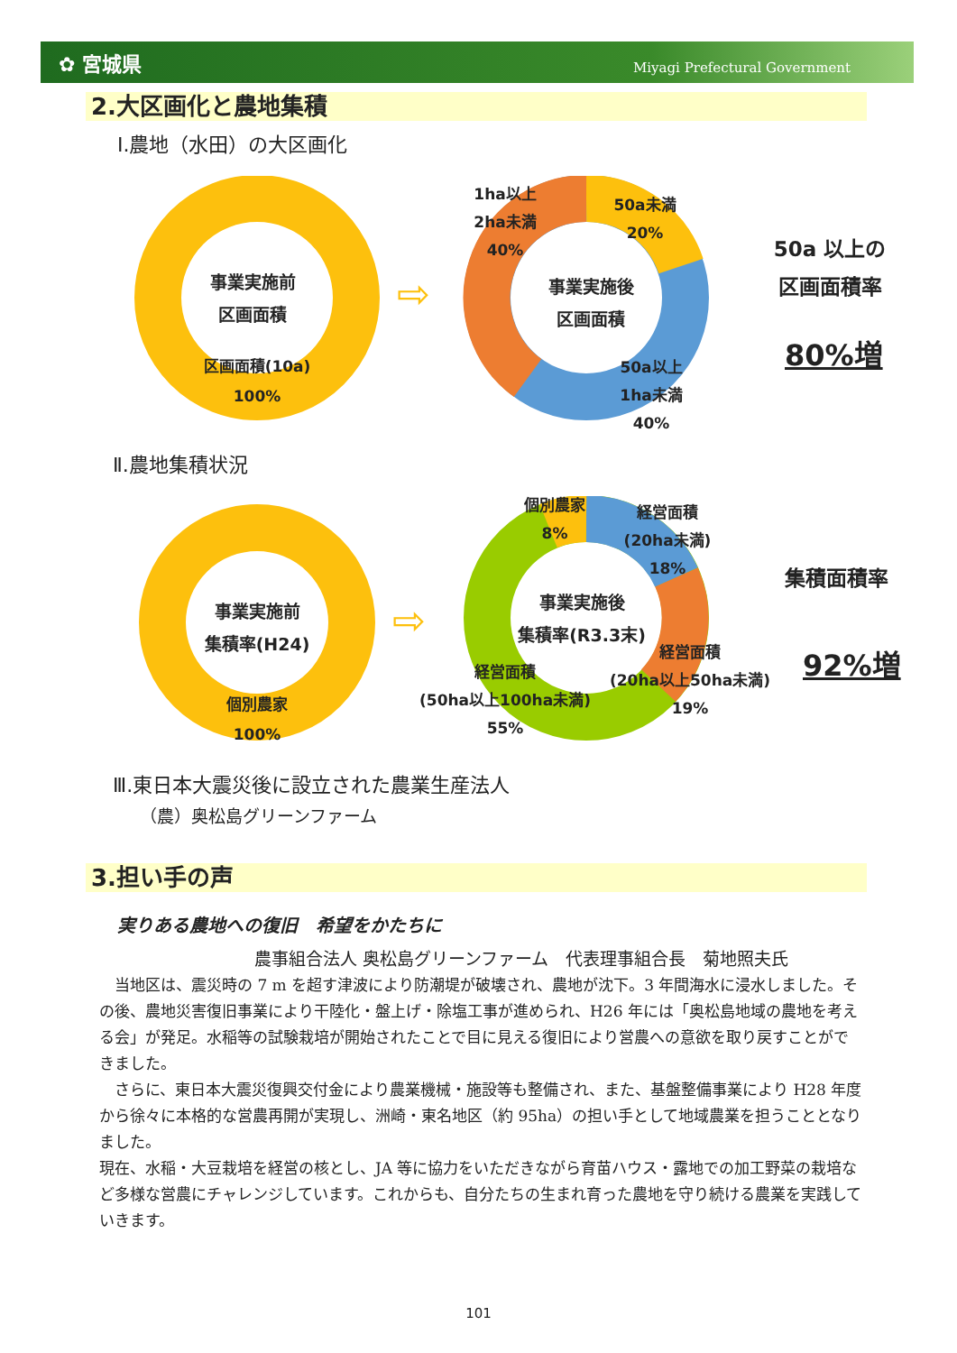✿ 宮城県 Miyagi Prefectural Government
2.大区画化と農地集積
Ⅰ.農地（水田）の大区画化
事業実施前
区画面積
区画面積(10a)
100%
⇨
1ha以上
2ha未満
40%
50a未満
20%
事業実施後
区画面積
50a以上
1ha未満
40%
50a 以上の
区画面積率
80%増
Ⅱ.農地集積状況
事業実施前
集積率(H24)
個別農家
100%
⇨
個別農家
8%
経営面積
(20ha未満)
18%
事業実施後
集積率(R3.3末)
経営面積
(20ha以上50ha未満)
19%
経営面積
(50ha以上100ha未満)
55%
集積面積率
92%増
Ⅲ.東日本大震災後に設立された農業生産法人
（農）奥松島グリーンファーム
3.担い手の声
実りある農地への復旧　希望をかたちに
農事組合法人 奥松島グリーンファーム　代表理事組合長　菊地照夫氏
当地区は、震災時の 7 m を超す津波により防潮堤が破壊され、農地が沈下。3 年間海水に浸水しました。その後、農地災害復旧事業により干陸化・盤上げ・除塩工事が進められ、H26 年には「奥松島地域の農地を考える会」が発足。水稲等の試験栽培が開始されたことで目に見える復旧により営農への意欲を取り戻すことができました。
さらに、東日本大震災復興交付金により農業機械・施設等も整備され、また、基盤整備事業により H28 年度から徐々に本格的な営農再開が実現し、洲崎・東名地区（約 95ha）の担い手として地域農業を担うこととなりました。
現在、水稲・大豆栽培を経営の核とし、JA 等に協力をいただきながら育苗ハウス・露地での加工野菜の栽培など多様な営農にチャレンジしています。これからも、自分たちの生まれ育った農地を守り続ける農業を実践していきます。
101